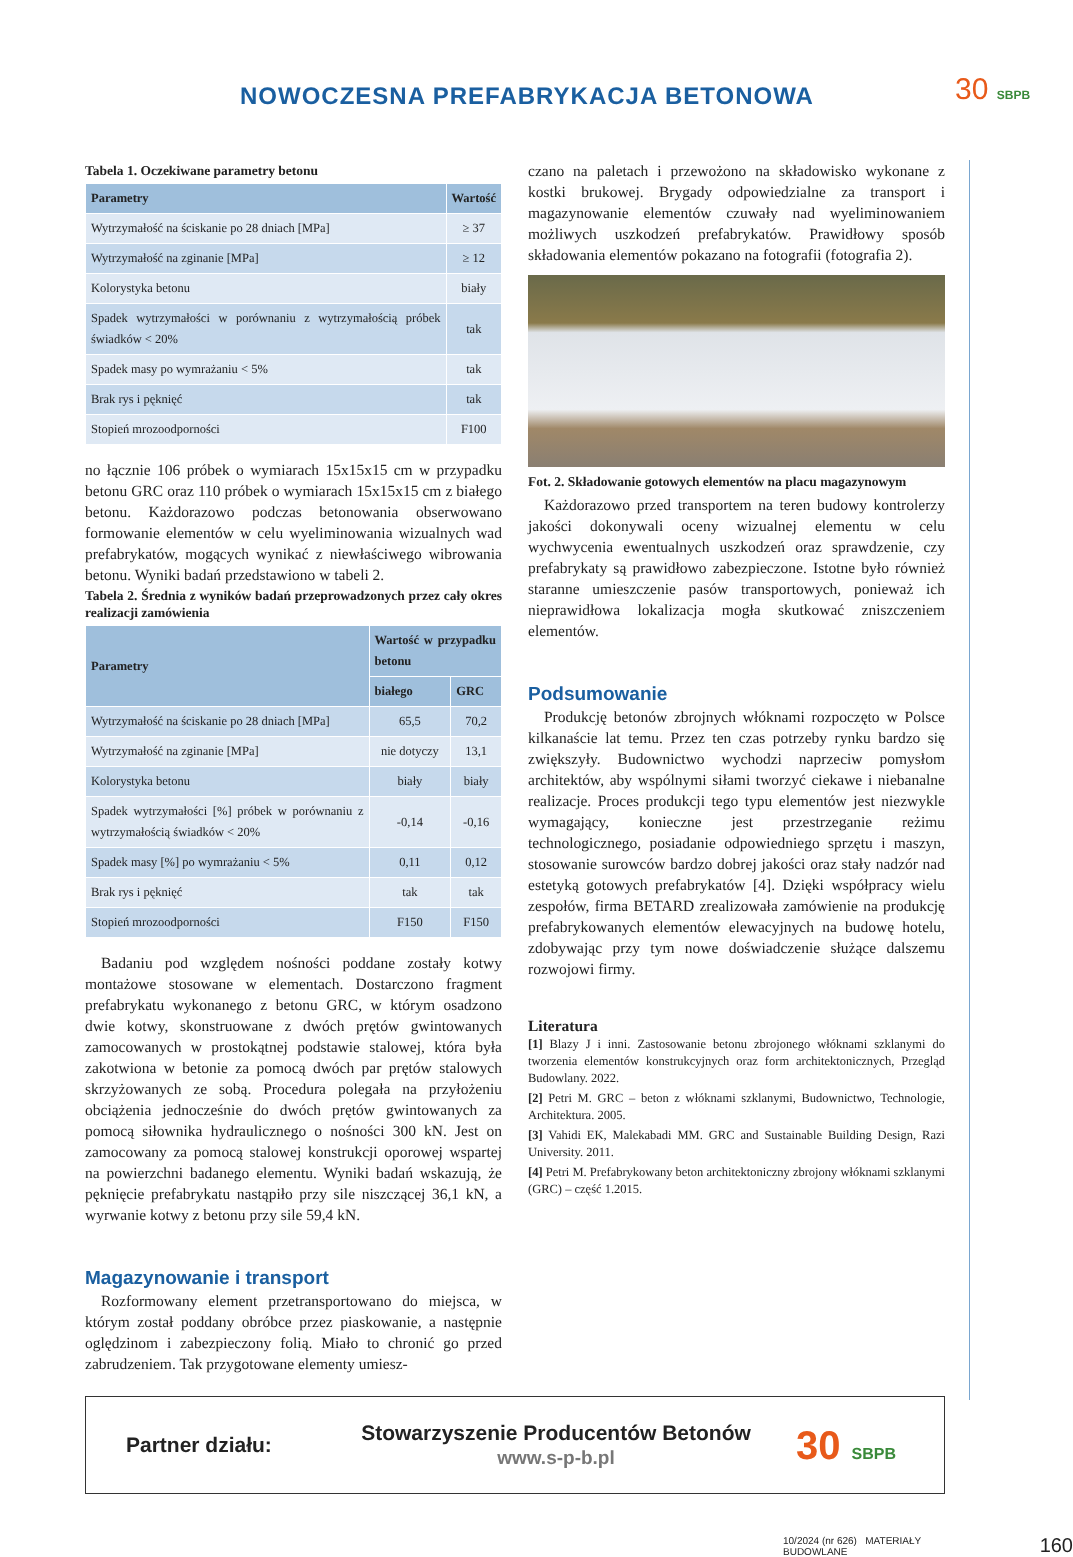NOWOCZESNA PREFABRYKACJA BETONOWA
30 SBPB
Tabela 1. Oczekiwane parametry betonu
| Parametry | Wartość |
| --- | --- |
| Wytrzymałość na ściskanie po 28 dniach [MPa] | ≥ 37 |
| Wytrzymałość na zginanie [MPa] | ≥ 12 |
| Kolorystyka betonu | biały |
| Spadek wytrzymałości w porównaniu z wytrzymałością próbek świadków < 20% | tak |
| Spadek masy po wymrażaniu < 5% | tak |
| Brak rys i pęknięć | tak |
| Stopień mrozoodporności | F100 |
no łącznie 106 próbek o wymiarach 15x15x15 cm w przypadku betonu GRC oraz 110 próbek o wymiarach 15x15x15 cm z białego betonu. Każdorazowo podczas betonowania obserwowano formowanie elementów w celu wyeliminowania wizualnych wad prefabrykatów, mogących wynikać z niewłaściwego wibrowania betonu. Wyniki badań przedstawiono w tabeli 2.
Tabela 2. Średnia z wyników badań przeprowadzonych przez cały okres realizacji zamówienia
| Parametry | Wartość w przypadku betonu | |
| --- | --- | --- |
| | białego | GRC |
| Wytrzymałość na ściskanie po 28 dniach [MPa] | 65,5 | 70,2 |
| Wytrzymałość na zginanie [MPa] | nie dotyczy | 13,1 |
| Kolorystyka betonu | biały | biały |
| Spadek wytrzymałości [%] próbek w porównaniu z wytrzymałością świadków < 20% | -0,14 | -0,16 |
| Spadek masy [%] po wymrażaniu < 5% | 0,11 | 0,12 |
| Brak rys i pęknięć | tak | tak |
| Stopień mrozoodporności | F150 | F150 |
Badaniu pod względem nośności poddane zostały kotwy montażowe stosowane w elementach. Dostarczono fragment prefabrykatu wykonanego z betonu GRC, w którym osadzono dwie kotwy, skonstruowane z dwóch prętów gwintowanych zamocowanych w prostokątnej podstawie stalowej, która była zakotwiona w betonie za pomocą dwóch par prętów stalowych skrzyżowanych ze sobą. Procedura polegała na przyłożeniu obciążenia jednocześnie do dwóch prętów gwintowanych za pomocą siłownika hydraulicznego o nośności 300 kN. Jest on zamocowany za pomocą stalowej konstrukcji oporowej wspartej na powierzchni badanego elementu. Wyniki badań wskazują, że pęknięcie prefabrykatu nastąpiło przy sile niszczącej 36,1 kN, a wyrwanie kotwy z betonu przy sile 59,4 kN.
Magazynowanie i transport
Rozformowany element przetransportowano do miejsca, w którym został poddany obróbce przez piaskowanie, a następnie oględzinom i zabezpieczony folią. Miało to chronić go przed zabrudzeniem. Tak przygotowane elementy umiesz-
czano na paletach i przewożono na składowisko wykonane z kostki brukowej. Brygady odpowiedzialne za transport i magazynowanie elementów czuwały nad wyeliminowaniem możliwych uszkodzeń prefabrykatów. Prawidłowy sposób składowania elementów pokazano na fotografii (fotografia 2).
Fot. 2. Składowanie gotowych elementów na placu magazynowym
Każdorazowo przed transportem na teren budowy kontrolerzy jakości dokonywali oceny wizualnej elementu w celu wychwycenia ewentualnych uszkodzeń oraz sprawdzenie, czy prefabrykaty są prawidłowo zabezpieczone. Istotne było również staranne umieszczenie pasów transportowych, ponieważ ich nieprawidłowa lokalizacja mogła skutkować zniszczeniem elementów.
Podsumowanie
Produkcję betonów zbrojnych włóknami rozpoczęto w Polsce kilkanaście lat temu. Przez ten czas potrzeby rynku bardzo się zwiększyły. Budownictwo wychodzi naprzeciw pomysłom architektów, aby wspólnymi siłami tworzyć ciekawe i niebanalne realizacje. Proces produkcji tego typu elementów jest niezwykle wymagający, konieczne jest przestrzeganie reżimu technologicznego, posiadanie odpowiedniego sprzętu i maszyn, stosowanie surowców bardzo dobrej jakości oraz stały nadzór nad estetyką gotowych prefabrykatów [4]. Dzięki współpracy wielu zespołów, firma BETARD zrealizowała zamówienie na produkcję prefabrykowanych elementów elewacyjnych na budowę hotelu, zdobywając przy tym nowe doświadczenie służące dalszemu rozwojowi firmy.
Literatura
[1] Blazy J i inni. Zastosowanie betonu zbrojonego włóknami szklanymi do tworzenia elementów konstrukcyjnych oraz form architektonicznych, Przegląd Budowlany. 2022.
[2] Petri M. GRC – beton z włóknami szklanymi, Budownictwo, Technologie, Architektura. 2005.
[3] Vahidi EK, Malekabadi MM. GRC and Sustainable Building Design, Razi University. 2011.
[4] Petri M. Prefabrykowany beton architektoniczny zbrojony włóknami szklanymi (GRC) – część 1.2015.
Partner działu: Stowarzyszenie Producentów Betonów
www.s-p-b.pl 30 SBPB
10/2024 (nr 626) MATERIAŁY BUDOWLANE 160